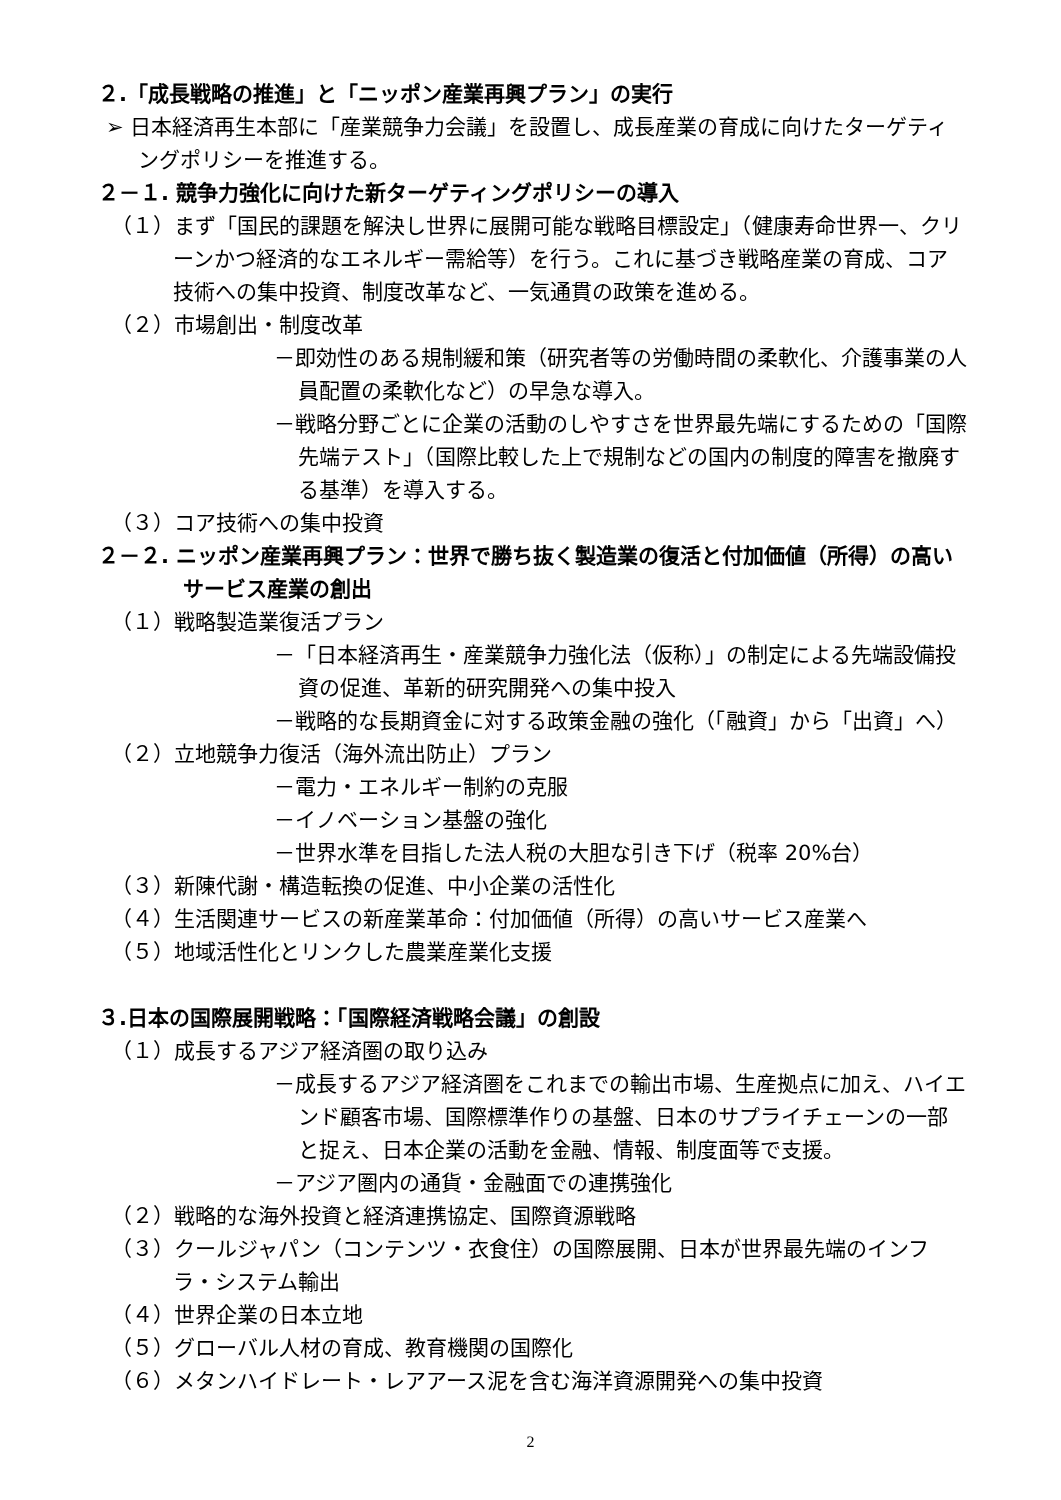２.「成長戦略の推進」と「ニッポン産業再興プラン」の実行
➢ 日本経済再生本部に「産業競争力会議」を設置し、成長産業の育成に向けたターゲティングポリシーを推進する。
２－１. 競争力強化に向けた新ターゲティングポリシーの導入
（１）まず「国民的課題を解決し世界に展開可能な戦略目標設定」（健康寿命世界一、クリーンかつ経済的なエネルギー需給等）を行う。これに基づき戦略産業の育成、コア技術への集中投資、制度改革など、一気通貫の政策を進める。
（２）市場創出・制度改革
－即効性のある規制緩和策（研究者等の労働時間の柔軟化、介護事業の人員配置の柔軟化など）の早急な導入。
－戦略分野ごとに企業の活動のしやすさを世界最先端にするための「国際先端テスト」（国際比較した上で規制などの国内の制度的障害を撤廃する基準）を導入する。
（３）コア技術への集中投資
２－２. ニッポン産業再興プラン：世界で勝ち抜く製造業の復活と付加価値（所得）の高いサービス産業の創出
（１）戦略製造業復活プラン
－「日本経済再生・産業競争力強化法（仮称）」の制定による先端設備投資の促進、革新的研究開発への集中投入
－戦略的な長期資金に対する政策金融の強化（「融資」から「出資」へ）
（２）立地競争力復活（海外流出防止）プラン
－電力・エネルギー制約の克服
－イノベーション基盤の強化
－世界水準を目指した法人税の大胆な引き下げ（税率 20%台）
（３）新陳代謝・構造転換の促進、中小企業の活性化
（４）生活関連サービスの新産業革命：付加価値（所得）の高いサービス産業へ
（５）地域活性化とリンクした農業産業化支援
３.日本の国際展開戦略：「国際経済戦略会議」の創設
（１）成長するアジア経済圏の取り込み
－成長するアジア経済圏をこれまでの輸出市場、生産拠点に加え、ハイエンド顧客市場、国際標準作りの基盤、日本のサプライチェーンの一部と捉え、日本企業の活動を金融、情報、制度面等で支援。
－アジア圏内の通貨・金融面での連携強化
（２）戦略的な海外投資と経済連携協定、国際資源戦略
（３）クールジャパン（コンテンツ・衣食住）の国際展開、日本が世界最先端のインフラ・システム輸出
（４）世界企業の日本立地
（５）グローバル人材の育成、教育機関の国際化
（６）メタンハイドレート・レアアース泥を含む海洋資源開発への集中投資
2